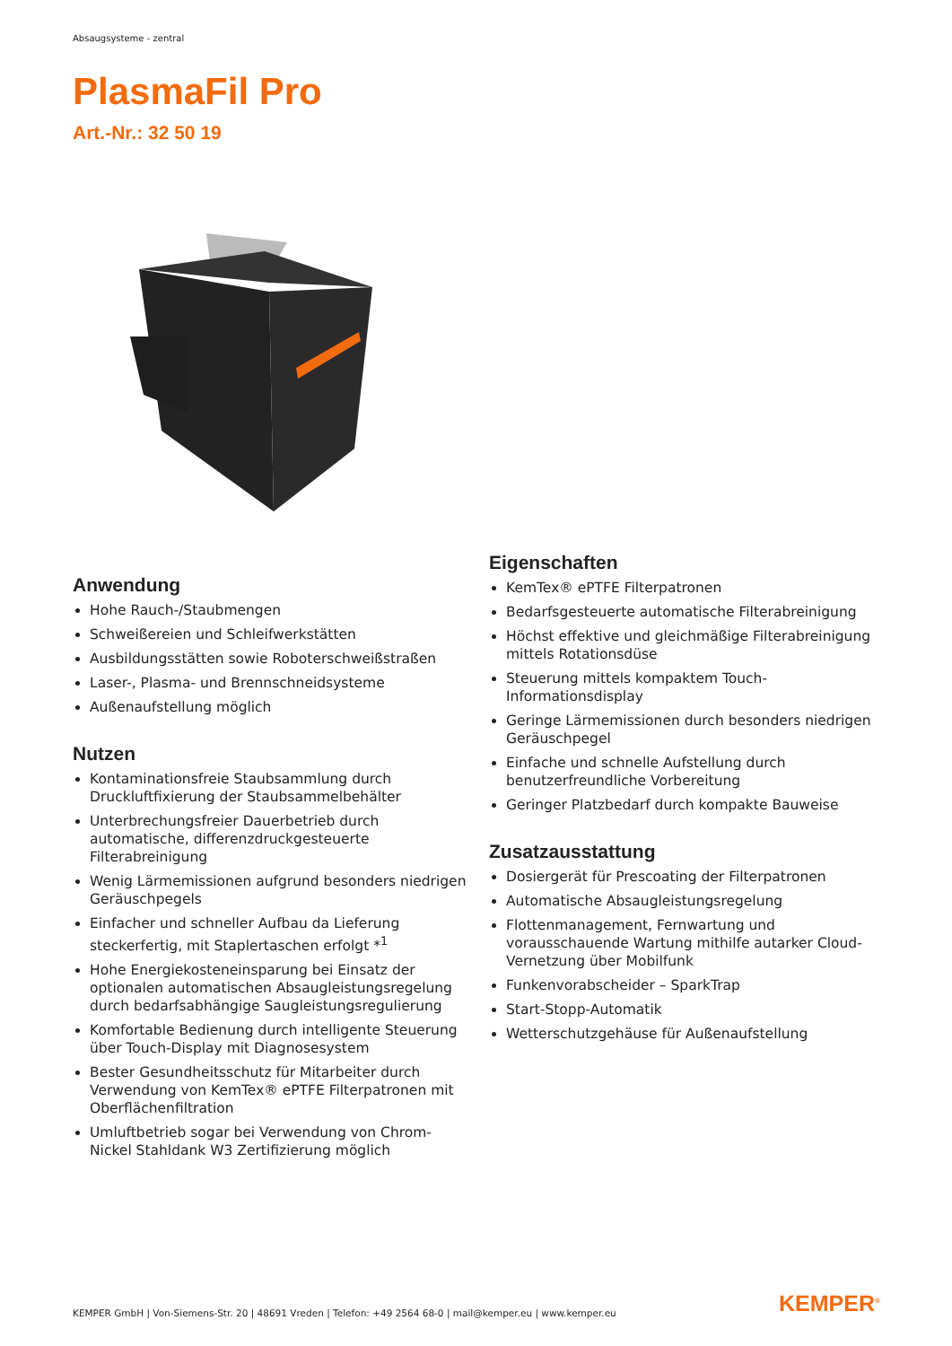Absaugsysteme - zentral
PlasmaFil Pro
Art.-Nr.: 32 50 19
Anwendung
Hohe Rauch-/Staubmengen
Schweißereien und Schleifwerkstätten
Ausbildungsstätten sowie Roboterschweißstraßen
Laser-, Plasma- und Brennschneidsysteme
Außenaufstellung möglich
Nutzen
Kontaminationsfreie Staubsammlung durch Druckluftfixierung der Staubsammelbehälter
Unterbrechungsfreier Dauerbetrieb durch automatische, differenzdruckgesteuerte Filterabreinigung
Wenig Lärmemissionen aufgrund besonders niedrigen Geräuschpegels
Einfacher und schneller Aufbau da Lieferung steckerfertig, mit Staplertaschen erfolgt *<sup>1</sup>
Hohe Energiekosteneinsparung bei Einsatz der optionalen automatischen Absaugleistungsregelung durch bedarfsabhängige Saugleistungsregulierung
Komfortable Bedienung durch intelligente Steuerung über Touch-Display mit Diagnosesystem
Bester Gesundheitsschutz für Mitarbeiter durch Verwendung von KemTex® ePTFE Filterpatronen mit Oberflächenfiltration
Umluftbetrieb sogar bei Verwendung von Chrom-Nickel Stahldank W3 Zertifizierung möglich
Eigenschaften
KemTex® ePTFE Filterpatronen
Bedarfsgesteuerte automatische Filterabreinigung
Höchst effektive und gleichmäßige Filterabreinigung mittels Rotationsdüse
Steuerung mittels kompaktem Touch-Informationsdisplay
Geringe Lärmemissionen durch besonders niedrigen Geräuschpegel
Einfache und schnelle Aufstellung durch benutzerfreundliche Vorbereitung
Geringer Platzbedarf durch kompakte Bauweise
Zusatzausstattung
Dosiergerät für Prescoating der Filterpatronen
Automatische Absaugleistungsregelung
Flottenmanagement, Fernwartung und vorausschauende Wartung mithilfe autarker Cloud-Vernetzung über Mobilfunk
Funkenvorabscheider – SparkTrap
Start-Stopp-Automatik
Wetterschutzgehäuse für Außenaufstellung
KEMPER GmbH | Von-Siemens-Str. 20 | 48691 Vreden | Telefon: +49 2564 68-0 | mail@kemper.eu | www.kemper.eu
KEMPER<sup>®</sup>